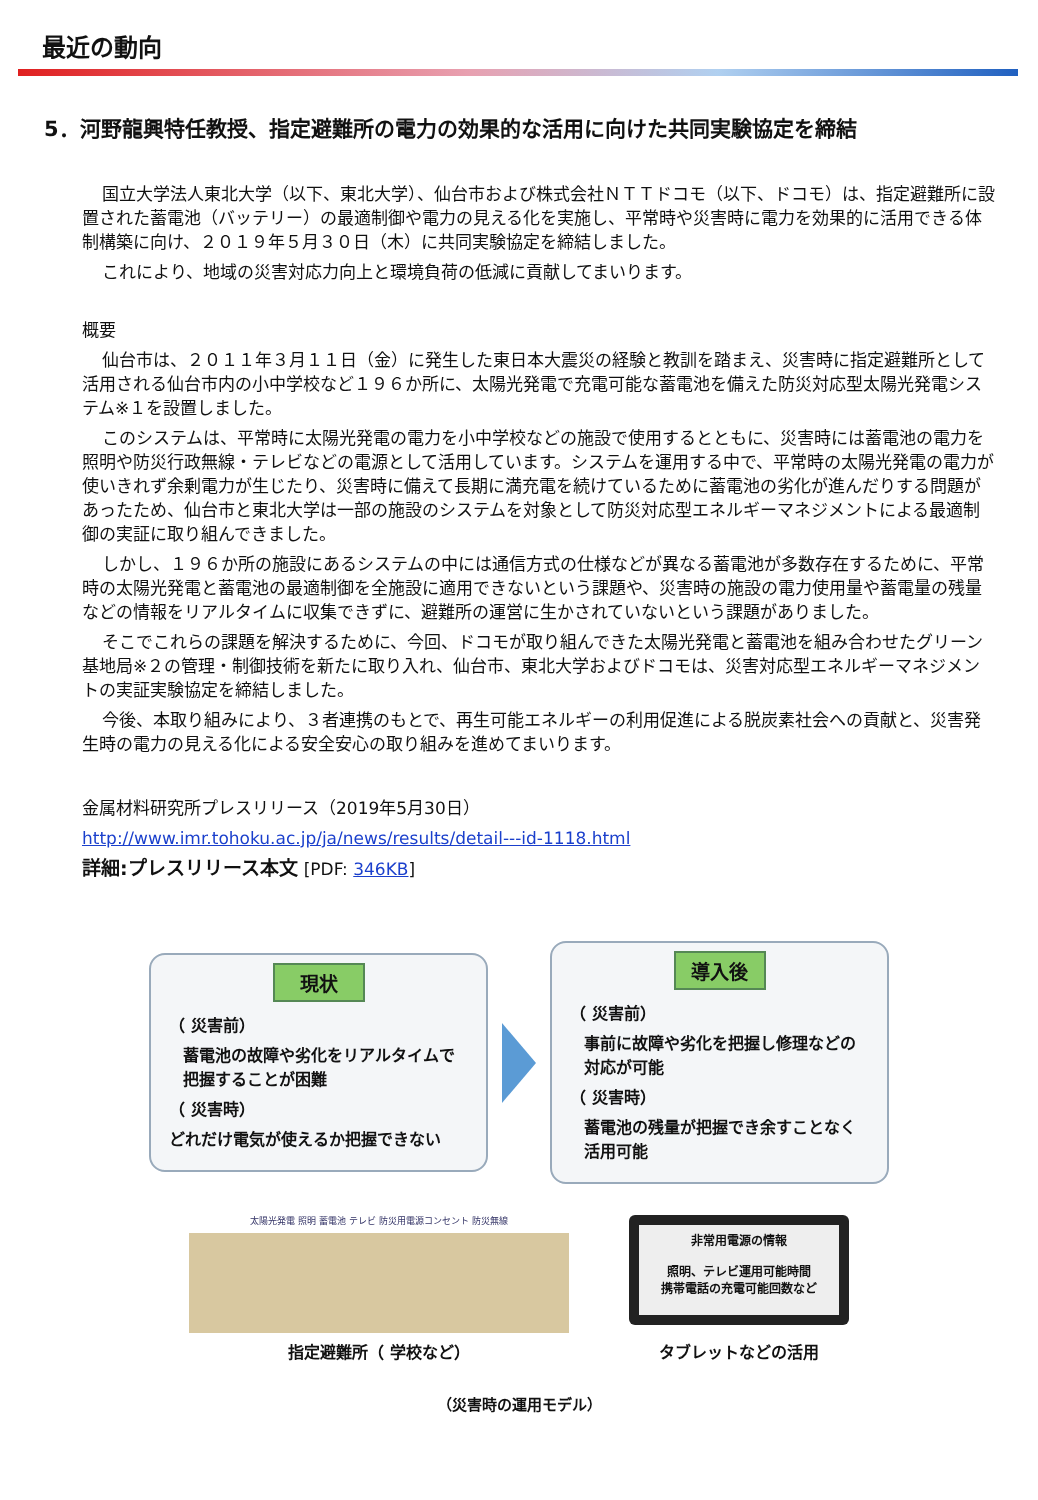最近の動向
5．河野龍興特任教授、指定避難所の電力の効果的な活用に向けた共同実験協定を締結
国立大学法人東北大学（以下、東北大学）、仙台市および株式会社ＮＴＴドコモ（以下、ドコモ）は、指定避難所に設置された蓄電池（バッテリー）の最適制御や電力の見える化を実施し、平常時や災害時に電力を効果的に活用できる体制構築に向け、２０１９年５月３０日（木）に共同実験協定を締結しました。
これにより、地域の災害対応力向上と環境負荷の低減に貢献してまいります。
概要
仙台市は、２０１１年３月１１日（金）に発生した東日本大震災の経験と教訓を踏まえ、災害時に指定避難所として活用される仙台市内の小中学校など１９６か所に、太陽光発電で充電可能な蓄電池を備えた防災対応型太陽光発電システム※１を設置しました。
このシステムは、平常時に太陽光発電の電力を小中学校などの施設で使用するとともに、災害時には蓄電池の電力を照明や防災行政無線・テレビなどの電源として活用しています。システムを運用する中で、平常時の太陽光発電の電力が使いきれず余剰電力が生じたり、災害時に備えて長期に満充電を続けているために蓄電池の劣化が進んだりする問題があったため、仙台市と東北大学は一部の施設のシステムを対象として防災対応型エネルギーマネジメントによる最適制御の実証に取り組んできました。
しかし、１９６か所の施設にあるシステムの中には通信方式の仕様などが異なる蓄電池が多数存在するために、平常時の太陽光発電と蓄電池の最適制御を全施設に適用できないという課題や、災害時の施設の電力使用量や蓄電量の残量などの情報をリアルタイムに収集できずに、避難所の運営に生かされていないという課題がありました。
そこでこれらの課題を解決するために、今回、ドコモが取り組んできた太陽光発電と蓄電池を組み合わせたグリーン基地局※２の管理・制御技術を新たに取り入れ、仙台市、東北大学およびドコモは、災害対応型エネルギーマネジメントの実証実験協定を締結しました。
今後、本取り組みにより、３者連携のもとで、再生可能エネルギーの利用促進による脱炭素社会への貢献と、災害発生時の電力の見える化による安全安心の取り組みを進めてまいります。
金属材料研究所プレスリリース（2019年5月30日）
http://www.imr.tohoku.ac.jp/ja/news/results/detail---id-1118.html
詳細:プレスリリース本文 [PDF: 346KB]
現状
（ 災害前）
蓄電池の故障や劣化をリアルタイムで把握することが困難
（ 災害時）
どれだけ電気が使えるか把握できない
導入後
（ 災害前）
事前に故障や劣化を把握し修理などの対応が可能
（ 災害時）
蓄電池の残量が把握でき余すことなく活用可能
太陽光発電 照明 蓄電池 テレビ 防災用電源コンセント 防災無線
指定避難所（ 学校など）
非常用電源の情報
照明、テレビ運用可能時間
携帯電話の充電可能回数など
タブレットなどの活用
（災害時の運用モデル）